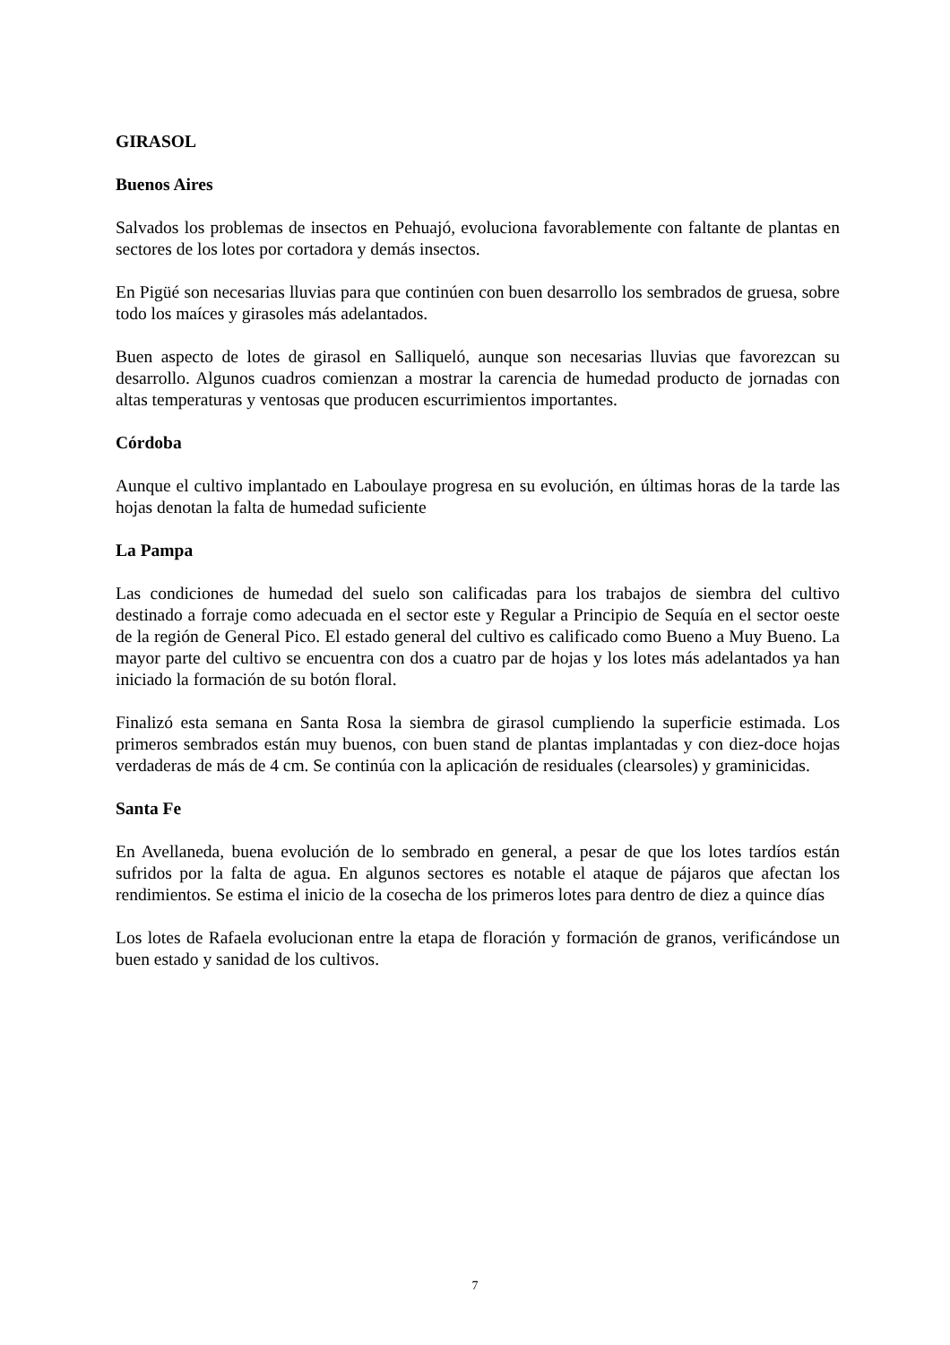GIRASOL
Buenos Aires
Salvados los problemas de insectos en Pehuajó, evoluciona favorablemente con faltante de plantas en sectores de los lotes por cortadora y demás insectos.
En Pigüé son necesarias lluvias para que continúen con buen desarrollo los sembrados de gruesa, sobre todo los maíces y girasoles más adelantados.
Buen aspecto de lotes de girasol en Salliqueló, aunque son necesarias lluvias que favorezcan su desarrollo. Algunos cuadros comienzan a mostrar la carencia de humedad producto de jornadas con altas temperaturas y ventosas que producen escurrimientos importantes.
Córdoba
Aunque el cultivo implantado en Laboulaye progresa en su evolución, en últimas horas de la tarde las hojas denotan la falta de humedad suficiente
La Pampa
Las condiciones de humedad del suelo son calificadas para los trabajos de siembra del cultivo destinado a forraje como adecuada en el sector este y Regular a Principio de Sequía en el sector oeste de la región de General Pico. El estado general del cultivo es calificado como Bueno a Muy Bueno. La mayor parte del cultivo se encuentra con dos a cuatro par de hojas y los lotes más adelantados ya han iniciado la formación de su botón floral.
Finalizó esta semana en Santa Rosa la siembra de girasol cumpliendo la superficie estimada. Los primeros sembrados están muy buenos, con buen stand de plantas implantadas y con diez-doce hojas verdaderas de más de 4 cm. Se continúa con la aplicación de residuales (clearsoles) y graminicidas.
Santa Fe
En Avellaneda, buena evolución de lo sembrado en general, a pesar de que los lotes tardíos están sufridos por la falta de agua. En algunos sectores es notable el ataque de pájaros que afectan los rendimientos. Se estima el inicio de la cosecha de los primeros lotes para dentro de diez a quince días
Los lotes de Rafaela evolucionan entre la etapa de floración y formación de granos, verificándose un buen estado y sanidad de los cultivos.
7